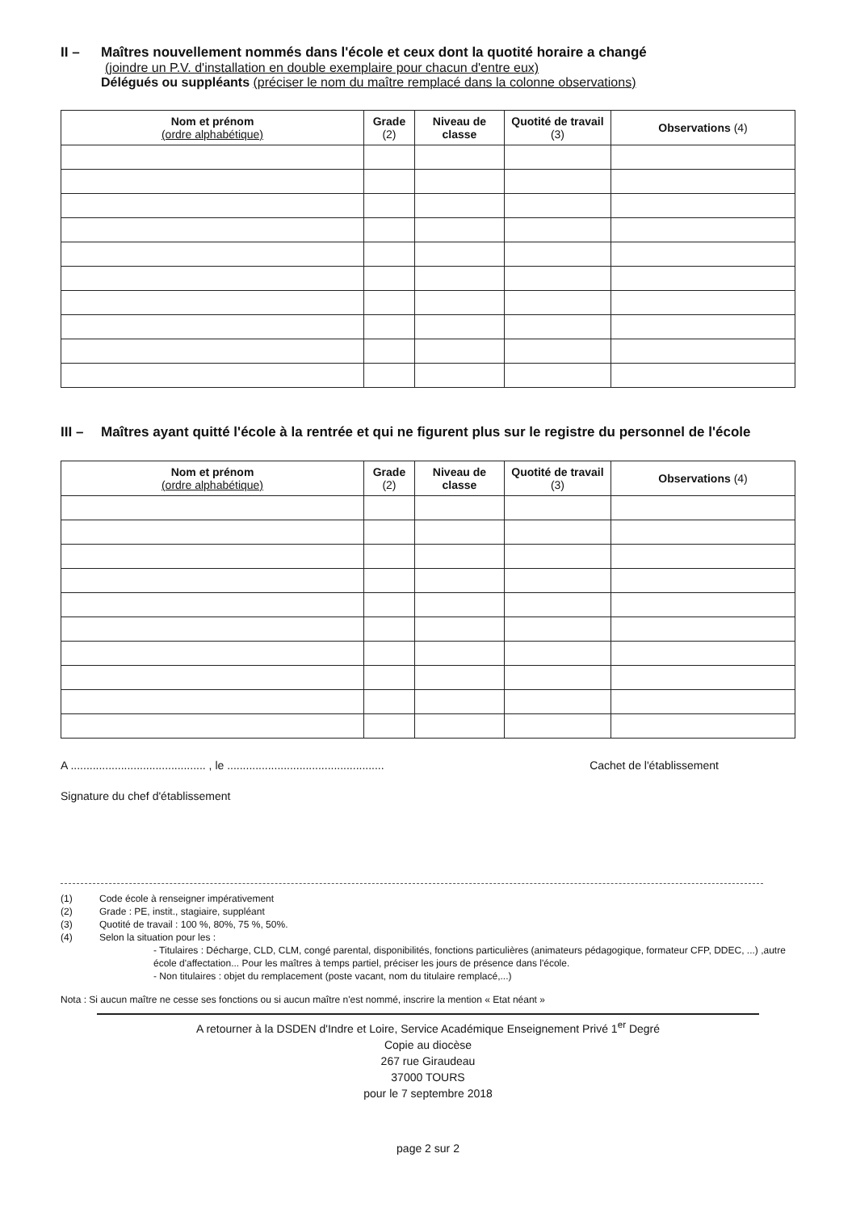II – Maîtres nouvellement nommés dans l'école et ceux dont la quotité horaire a changé
(joindre un P.V. d'installation en double exemplaire pour chacun d'entre eux)
Délégués ou suppléants (préciser le nom du maître remplacé dans la colonne observations)
| Nom et prénom (ordre alphabétique) | Grade (2) | Niveau de classe | Quotité de travail (3) | Observations (4) |
| --- | --- | --- | --- | --- |
III – Maîtres ayant quitté l'école à la rentrée et qui ne figurent plus sur le registre du personnel de l'école
| Nom et prénom (ordre alphabétique) | Grade (2) | Niveau de classe | Quotité de travail (3) | Observations (4) |
| --- | --- | --- | --- | --- |
A ........................................... , le .................................................. Cachet de l'établissement
Signature du chef d'établissement
(1) Code école à renseigner impérativement
(2) Grade : PE, instit., stagiaire, suppléant
(3) Quotité de travail : 100 %, 80%, 75 %, 50%.
(4) Selon la situation pour les :
- Titulaires : Décharge, CLD, CLM, congé parental, disponibilités, fonctions particulières (animateurs pédagogique, formateur CFP, DDEC, ...) ,autre école d'affectation... Pour les maîtres à temps partiel, préciser les jours de présence dans l'école.
- Non titulaires : objet du remplacement (poste vacant, nom du titulaire remplacé,...)
Nota : Si aucun maître ne cesse ses fonctions ou si aucun maître n'est nommé, inscrire la mention « Etat néant »
A retourner à la DSDEN d'Indre et Loire, Service Académique Enseignement Privé 1<sup>er</sup> Degré
Copie au diocèse
267 rue Giraudeau
37000 TOURS
pour le 7 septembre 2018
page 2 sur 2